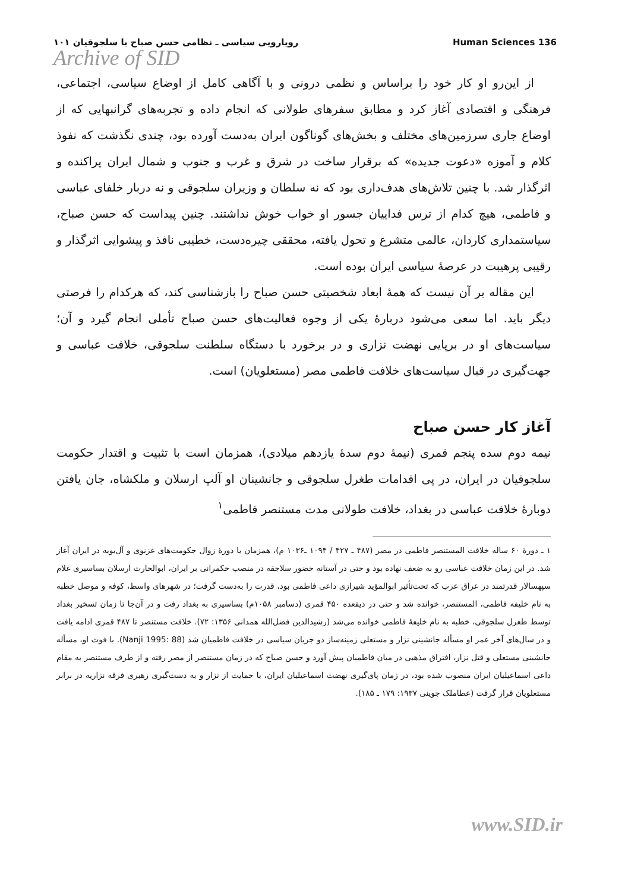رویارویی سیاسی ـ نظامی حسن صباح با سلجوقیان ۱۰۱ Human Sciences 136
Archive of SID
از این‌رو او کار خود را براساس و نظمی درونی و با آگاهی کامل از اوضاع سیاسی، اجتماعی، فرهنگی و اقتصادی آغاز کرد و مطابق سفرهای طولانی که انجام داده و تجربه‌های گرانبهایی که از اوضاع جاری سرزمین‌های مختلف و بخش‌های گوناگون ایران به‌دست آورده بود، چندی نگذشت که نفوذ کلام و آموزه «دعوت جدیده» که برقرار ساخت در شرق و غرب و جنوب و شمال ایران پراکنده و اثرگذار شد. با چنین تلاش‌های هدف‌داری بود که نه سلطان و وزیران سلجوقی و نه دربار خلفای عباسی و فاطمی، هیچ کدام از ترس فداییان جسور او خواب خوش نداشتند. چنین پیداست که حسن صباح، سیاستمداری کاردان، عالمی متشرع و تحول یافته، محققی چیره‌دست، خطیبی نافذ و پیشوایی اثرگذار و رقیبی پرهیبت در عرصهٔ سیاسی ایران بوده است.
این مقاله بر آن نیست که همهٔ ابعاد شخصیتی حسن صباح را بازشناسی کند، که هرکدام را فرصتی دیگر باید. اما سعی می‌شود دربارهٔ یکی از وجوه فعالیت‌های حسن صباح تأملی انجام گیرد و آن؛ سیاست‌های او در برپایی نهضت نزاری و در برخورد با دستگاه سلطنت سلجوقی، خلافت عباسی و جهت‌گیری در قبال سیاست‌های خلافت فاطمی مصر (مستعلویان) است.
آغاز کار حسن صباح
نیمه دوم سده پنجم قمری (نیمهٔ دوم سدهٔ یازدهم میلادی)، همزمان است با تثبیت و اقتدار حکومت سلجوقیان در ایران، در پی اقدامات طغرل سلجوقی و جانشینان او آلپ ارسلان و ملکشاه، جان یافتن دوبارهٔ خلافت عباسی در بغداد، خلافت طولانی مدت مستنصر فاطمی<sup>۱</sup>
۱ ـ دورهٔ ۶۰ ساله خلافت المستنصر فاطمی در مصر (۴۸۷ ـ ۴۲۷ / ۱۰۹۴ ـ۱۰۳۶ م)، همزمان با دورهٔ زوال حکومت‌های غزنوی و آل‌بویه در ایران آغاز شد. در این زمان خلافت عباسی رو به ضعف نهاده بود و حتی در آستانه حضور سلاجقه در منصب حکمرانی بر ایران، ابوالحارث ارسلان بساسیری غلام سپهسالار قدرتمند در عراق عرب که تحت‌تأثیر ابوالمؤید شیرازی داعی فاطمی بود، قدرت را به‌دست گرفت؛ در شهرهای واسط، کوفه و موصل خطبه به نام خلیفه فاطمی، المستنصر، خوانده شد و حتی در ذیقعده ۴۵۰ قمری (دسامبر ۱۰۵۸م) بساسیری به بغداد رفت و در آن‌جا تا زمان تسخیر بغداد توسط طغرل سلجوقی، خطبه به نام خلیفهٔ فاطمی خوانده می‌شد (رشیدالدین فضل‌الله همدانی ۱۳۵۶: ۷۲). خلافت مستنصر تا ۴۸۷ قمری ادامه یافت و در سال‌های آخر عمر او مسأله جانشینی نزار و مستعلی زمینه‌ساز دو جریان سیاسی در خلافت فاطمیان شد (Nanji 1995: 88). با فوت او، مسأله جانشینی مستعلی و قتل نزار، افتراق مذهبی در میان فاطمیان پیش آورد و حسن صباح که در زمان مستنصر از مصر رفته و از طرف مستنصر به مقام داعی اسماعیلیان ایران منصوب شده بود، در زمان پای‌گیری نهضت اسماعیلیان ایران، با حمایت از نزار و به دست‌گیری رهبری فرقه نزاریه در برابر مستعلویان قرار گرفت (عطاملک جوینی ۱۹۳۷: ۱۷۹ ـ ۱۸۵).
www.SID.ir